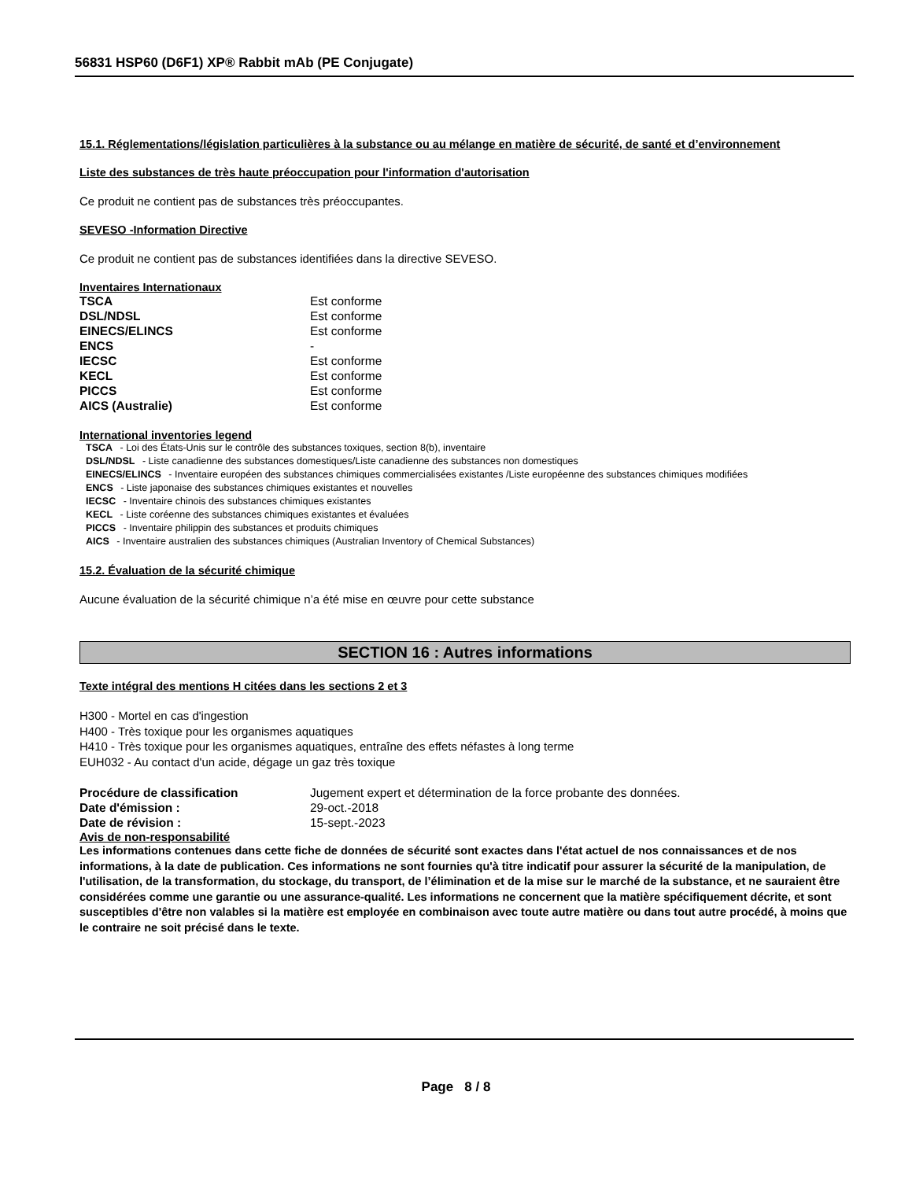56831 HSP60 (D6F1) XP® Rabbit mAb (PE Conjugate)
15.1. Réglementations/législation particulières à la substance ou au mélange en matière de sécurité, de santé et d’environnement
Liste des substances de très haute préoccupation pour l'information d'autorisation
Ce produit ne contient pas de substances très préoccupantes.
SEVESO -Information Directive
Ce produit ne contient pas de substances identifiées dans la directive SEVESO.
Inventaires Internationaux
| TSCA | Est conforme |
| DSL/NDSL | Est conforme |
| EINECS/ELINCS | Est conforme |
| ENCS | - |
| IECSC | Est conforme |
| KECL | Est conforme |
| PICCS | Est conforme |
| AICS (Australie) | Est conforme |
International inventories legend
TSCA - Loi des États-Unis sur le contrôle des substances toxiques, section 8(b), inventaire
DSL/NDSL - Liste canadienne des substances domestiques/Liste canadienne des substances non domestiques
EINECS/ELINCS - Inventaire européen des substances chimiques commercialisées existantes /Liste européenne des substances chimiques modifiées
ENCS - Liste japonaise des substances chimiques existantes et nouvelles
IECSC - Inventaire chinois des substances chimiques existantes
KECL - Liste coréenne des substances chimiques existantes et évaluées
PICCS - Inventaire philippin des substances et produits chimiques
AICS - Inventaire australien des substances chimiques (Australian Inventory of Chemical Substances)
15.2. Évaluation de la sécurité chimique
Aucune évaluation de la sécurité chimique n’a été mise en œuvre pour cette substance
SECTION 16 : Autres informations
Texte intégral des mentions H citées dans les sections 2 et 3
H300 - Mortel en cas d'ingestion
H400 - Très toxique pour les organismes aquatiques
H410 - Très toxique pour les organismes aquatiques, entraîne des effets néfastes à long terme
EUH032 - Au contact d'un acide, dégage un gaz très toxique
| Procédure de classification | Jugement expert et détermination de la force probante des données. |
| Date d'émission : | 29-oct.-2018 |
| Date de révision : | 15-sept.-2023 |
Avis de non-responsabilité
Les informations contenues dans cette fiche de données de sécurité sont exactes dans l'état actuel de nos connaissances et de nos informations, à la date de publication. Ces informations ne sont fournies qu'à titre indicatif pour assurer la sécurité de la manipulation, de l'utilisation, de la transformation, du stockage, du transport, de l’élimination et de la mise sur le marché de la substance, et ne sauraient être considérées comme une garantie ou une assurance-qualité. Les informations ne concernent que la matière spécifiquement décrite, et sont susceptibles d'être non valables si la matière est employée en combinaison avec toute autre matière ou dans tout autre procédé, à moins que le contraire ne soit précisé dans le texte.
Page 8 / 8